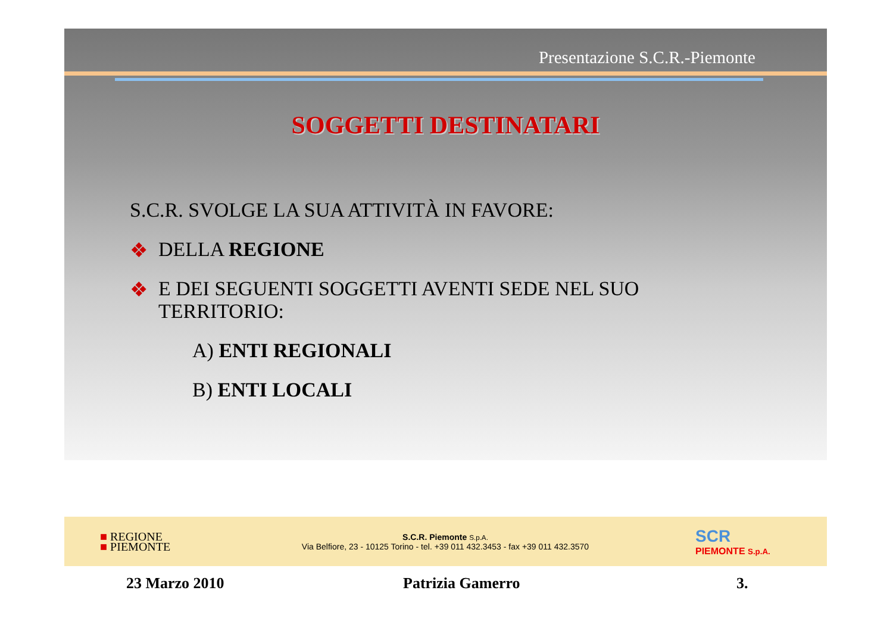Presentazione S.C.R.-Piemonte
SOGGETTI DESTINATARI
S.C.R. SVOLGE LA SUA ATTIVITÀ IN FAVORE:
❖ DELLA REGIONE
❖ E DEI SEGUENTI SOGGETTI AVENTI SEDE NEL SUO
TERRITORIO:
A) ENTI REGIONALI
B) ENTI LOCALI
■ REGIONE
■ PIEMONTE
S.C.R. Piemonte S.p.A.
Via Belfiore, 23 - 10125 Torino - tel. +39 011 432.3453 - fax +39 011 432.3570
SCR
PIEMONTE S.p.A.
23 Marzo 2010 Patrizia Gamerro 3.